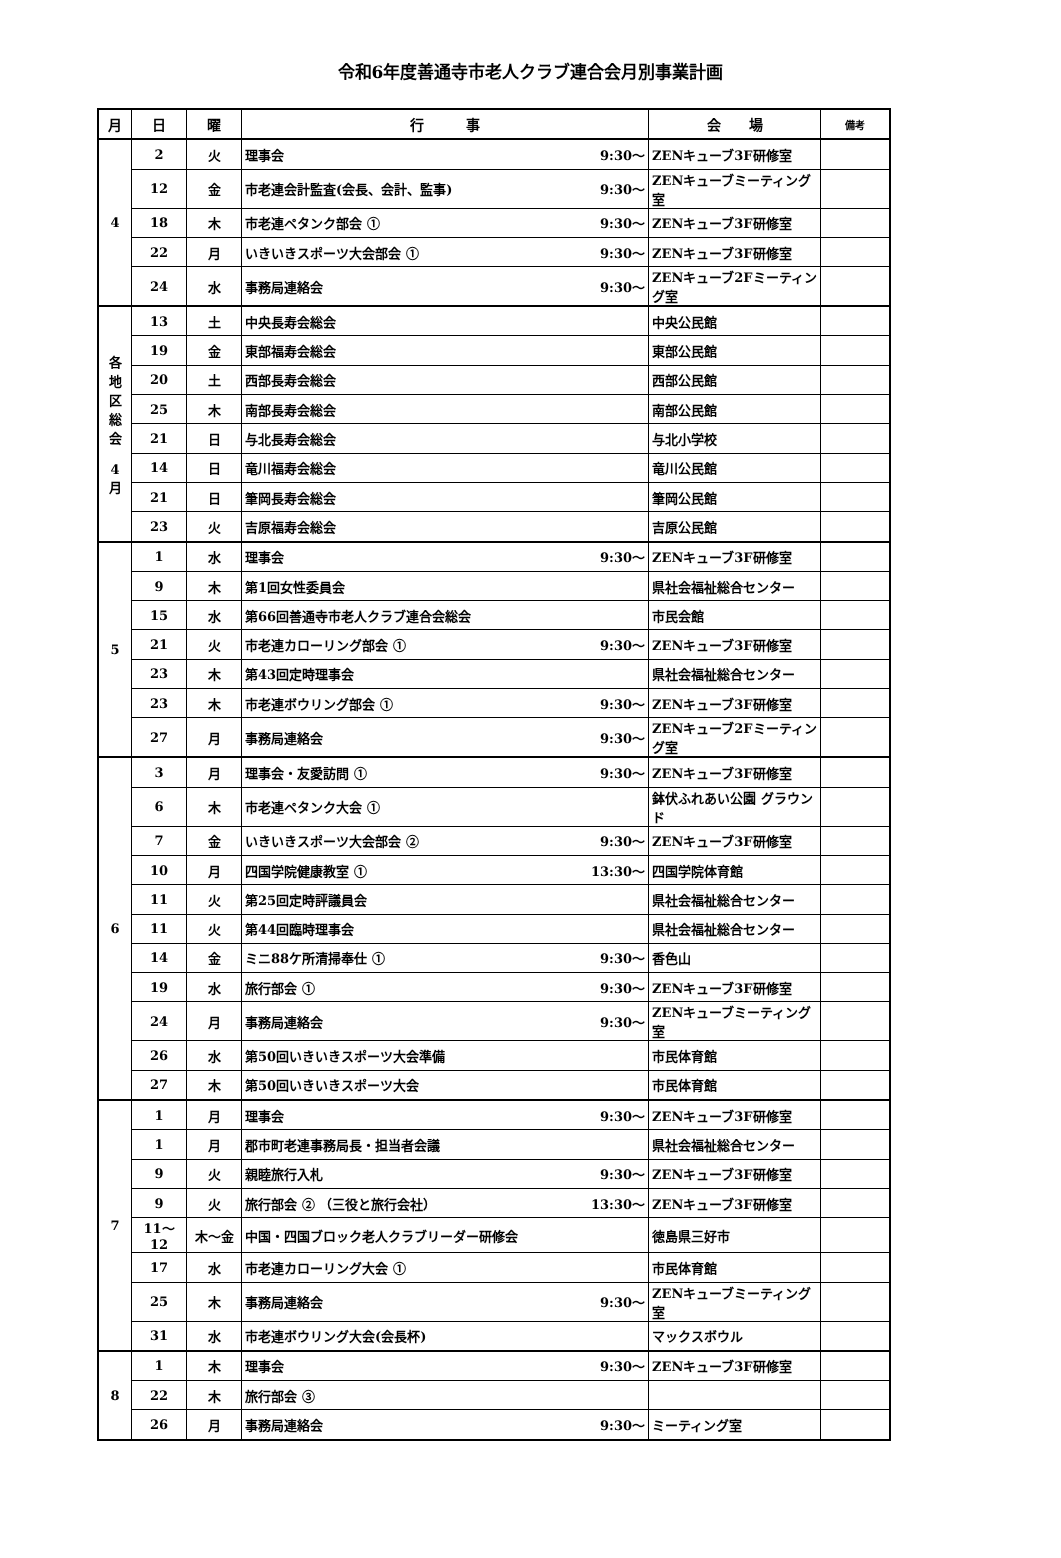令和6年度善通寺市老人クラブ連合会月別事業計画
| 月 | 日 | 曜 | 行 事 | 会 場 | 備考 |
| --- | --- | --- | --- | --- | --- |
| 4 | 2 | 火 | 理事会 9:30～ | ZENキューブ3F研修室 | |
| | 12 | 金 | 市老連会計監査(会長、会計、監事) 9:30～ | ZENキューブミーティング室 | |
| | 18 | 木 | 市老連ペタンク部会 ① 9:30～ | ZENキューブ3F研修室 | |
| | 22 | 月 | いきいきスポーツ大会部会 ① 9:30～ | ZENキューブ3F研修室 | |
| | 24 | 水 | 事務局連絡会 9:30～ | ZENキューブ2Fミーティング室 | |
| 各 地 区 総 会 4 月 | 13 | 土 | 中央長寿会総会 | 中央公民館 | |
| | 19 | 金 | 東部福寿会総会 | 東部公民館 | |
| | 20 | 土 | 西部長寿会総会 | 西部公民館 | |
| | 25 | 木 | 南部長寿会総会 | 南部公民館 | |
| | 21 | 日 | 与北長寿会総会 | 与北小学校 | |
| | 14 | 日 | 竜川福寿会総会 | 竜川公民館 | |
| | 21 | 日 | 筆岡長寿会総会 | 筆岡公民館 | |
| | 23 | 火 | 吉原福寿会総会 | 吉原公民館 | |
| 5 | 1 | 水 | 理事会 9:30～ | ZENキューブ3F研修室 | |
| | 9 | 木 | 第1回女性委員会 | 県社会福祉総合センター | |
| | 15 | 水 | 第66回善通寺市老人クラブ連合会総会 | 市民会館 | |
| | 21 | 火 | 市老連カローリング部会 ① 9:30～ | ZENキューブ3F研修室 | |
| | 23 | 木 | 第43回定時理事会 | 県社会福祉総合センター | |
| | 23 | 木 | 市老連ボウリング部会 ① 9:30～ | ZENキューブ3F研修室 | |
| | 27 | 月 | 事務局連絡会 9:30～ | ZENキューブ2Fミーティング室 | |
| 6 | 3 | 月 | 理事会・友愛訪問 ① 9:30～ | ZENキューブ3F研修室 | |
| | 6 | 木 | 市老連ペタンク大会 ① | 鉢伏ふれあい公園 グラウンド | |
| | 7 | 金 | いきいきスポーツ大会部会 ② 9:30～ | ZENキューブ3F研修室 | |
| | 10 | 月 | 四国学院健康教室 ① 13:30～ | 四国学院体育館 | |
| | 11 | 火 | 第25回定時評議員会 | 県社会福祉総合センター | |
| | 11 | 火 | 第44回臨時理事会 | 県社会福祉総合センター | |
| | 14 | 金 | ミニ88ケ所清掃奉仕 ① 9:30～ | 香色山 | |
| | 19 | 水 | 旅行部会 ① 9:30～ | ZENキューブ3F研修室 | |
| | 24 | 月 | 事務局連絡会 9:30～ | ZENキューブミーティング室 | |
| | 26 | 水 | 第50回いきいきスポーツ大会準備 | 市民体育館 | |
| | 27 | 木 | 第50回いきいきスポーツ大会 | 市民体育館 | |
| 7 | 1 | 月 | 理事会 9:30～ | ZENキューブ3F研修室 | |
| | 1 | 月 | 郡市町老連事務局長・担当者会議 | 県社会福祉総合センター | |
| | 9 | 火 | 親睦旅行入札 9:30～ | ZENキューブ3F研修室 | |
| | 9 | 火 | 旅行部会 ② （三役と旅行会社） 13:30～ | ZENキューブ3F研修室 | |
| | 11～12 | 木～金 | 中国・四国ブロック老人クラブリーダー研修会 | 徳島県三好市 | |
| | 17 | 水 | 市老連カローリング大会 ① | 市民体育館 | |
| | 25 | 木 | 事務局連絡会 9:30～ | ZENキューブミーティング室 | |
| | 31 | 水 | 市老連ボウリング大会(会長杯) | マックスボウル | |
| 8 | 1 | 木 | 理事会 9:30～ | ZENキューブ3F研修室 | |
| | 22 | 木 | 旅行部会 ③ | | |
| | 26 | 月 | 事務局連絡会 9:30～ | ミーティング室 | |